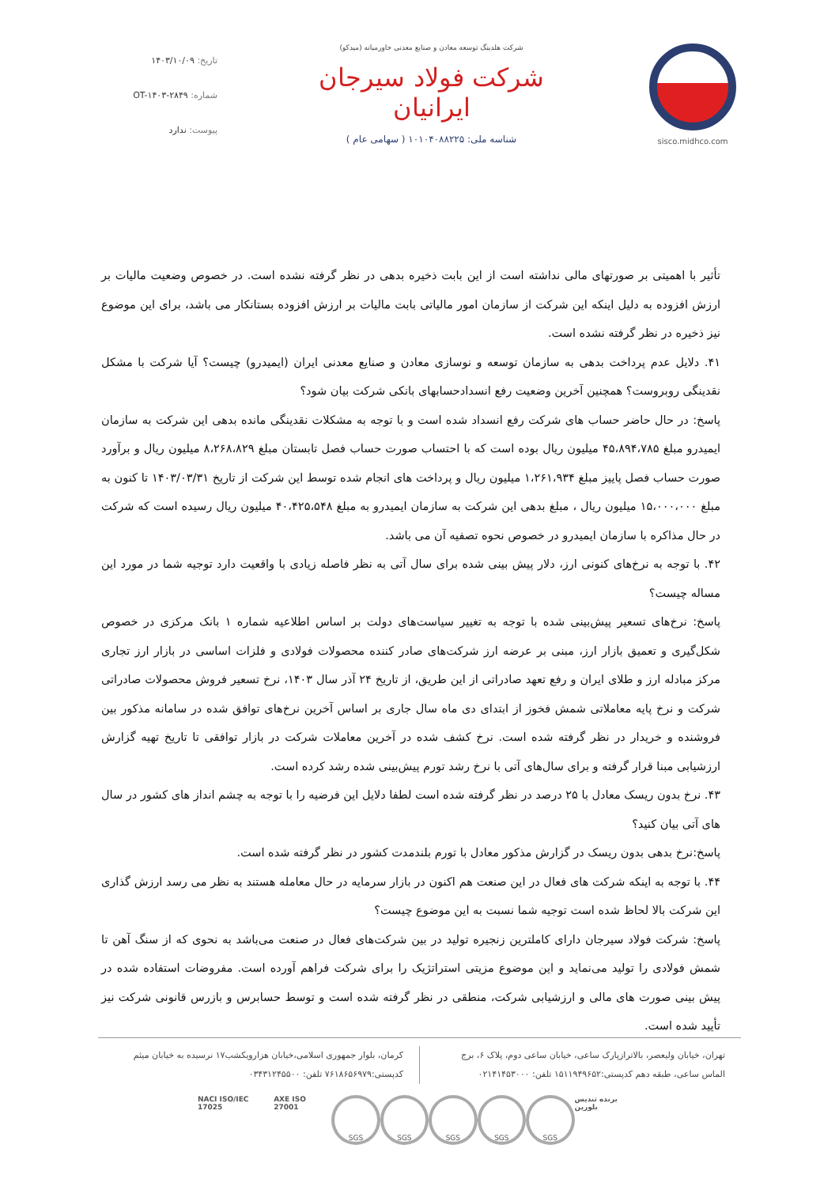sisco.midhco.com شرکت هلدینگ توسعه معادن و صنایع معدنی خاورمیانه (میدکو)
شرکت فولاد سیرجان ایرانیان
شناسه ملی: ۱۰۱۰۴۰۸۸۲۲۵ ( سهامی عام )
تاریخ: ۱۴۰۳/۱۰/۰۹
شماره: OT-۱۴۰۳-۲۸۴۹
پیوست: ندارد
تأثیر با اهمیتی بر صورتهای مالی نداشته است از این بابت ذخیره بدهی در نظر گرفته نشده است. در خصوص وضعیت مالیات بر ارزش افزوده به دلیل اینکه این شرکت از سازمان امور مالیاتی بابت مالیات بر ارزش افزوده بستانکار می باشد، برای این موضوع نیز ذخیره در نظر گرفته نشده است.
۴۱. دلایل عدم پرداخت بدهی به سازمان توسعه و نوسازی معادن و صنایع معدنی ایران (ایمیدرو) چیست؟ آیا شرکت با مشکل نقدینگی روبروست؟ همچنین آخرین وضعیت رفع انسدادحسابهای بانکی شرکت بیان شود؟
پاسخ: در حال حاضر حساب های شرکت رفع انسداد شده است و با توجه به مشکلات نقدینگی مانده بدهی این شرکت به سازمان ایمیدرو مبلغ ۴۵،۸۹۴،۷۸۵ میلیون ریال بوده است که با احتساب صورت حساب فصل تابستان مبلغ ۸،۲۶۸،۸۲۹ میلیون ریال و برآورد صورت حساب فصل پاییز مبلغ ۱،۲۶۱،۹۳۴ میلیون ریال و پرداخت های انجام شده توسط این شرکت از تاریخ ۱۴۰۳/۰۳/۳۱ تا کنون به مبلغ ۱۵،۰۰۰،۰۰۰ میلیون ریال ، مبلغ بدهی این شرکت به سازمان ایمیدرو به مبلغ ۴۰،۴۲۵،۵۴۸ میلیون ریال رسیده است که شرکت در حال مذاکره با سازمان ایمیدرو در خصوص نحوه تصفیه آن می باشد.
۴۲. با توجه به نرخ‌های کنونی ارز، دلار پیش بینی شده برای سال آتی به نظر فاصله زیادی با واقعیت دارد توجیه شما در مورد این مساله چیست؟
پاسخ: نرخ‌های تسعیر پیش‌بینی شده با توجه به تغییر سیاست‌های دولت بر اساس اطلاعیه شماره ۱ بانک مرکزی در خصوص شکل‌گیری و تعمیق بازار ارز، مبنی بر عرضه ارز شرکت‌های صادر کننده محصولات فولادی و فلزات اساسی در بازار ارز تجاری مرکز مبادله ارز و طلای ایران و رفع تعهد صادراتی از این طریق، از تاریخ ۲۴ آذر سال ۱۴۰۳، نرخ تسعیر فروش محصولات صادراتی شرکت و نرخ پایه معاملاتی شمش فخوز از ابتدای دی ماه سال جاری بر اساس آخرین نرخ‌های توافق شده در سامانه مذکور بین فروشنده و خریدار در نظر گرفته شده است. نرخ کشف شده در آخرین معاملات شرکت در بازار توافقی تا تاریخ تهیه گزارش ارزشیابی مبنا قرار گرفته و برای سال‌های آتی با نرخ رشد تورم پیش‌بینی شده رشد کرده است.
۴۳. نرخ بدون ریسک معادل با ۲۵ درصد در نظر گرفته شده است لطفا دلایل این فرضیه را با توجه به چشم انداز های کشور در سال های آتی بیان کنید؟
پاسخ:نرخ بدهی بدون ریسک در گزارش مذکور معادل با تورم بلندمدت کشور در نظر گرفته شده است.
۴۴. با توجه به اینکه شرکت های فعال در این صنعت هم اکنون در بازار سرمایه در حال معامله هستند به نظر می رسد ارزش گذاری این شرکت بالا لحاظ شده است توجیه شما نسبت به این موضوع چیست؟
پاسخ: شرکت فولاد سیرجان دارای کاملترین زنجیره تولید در بین شرکت‌های فعال در صنعت می‌باشد به نحوی که از سنگ آهن تا شمش فولادی را تولید می‌نماید و این موضوع مزیتی استراتژیک را برای شرکت فراهم آورده است. مفروضات استفاده شده در پیش بینی صورت های مالی و ارزشیابی شرکت، منطقی در نظر گرفته شده است و توسط حسابرس و بازرس قانونی شرکت نیز تأیید شده است.
تهران، خیابان ولیعصر، بالاترازپارک ساعی، خیابان ساعی دوم، پلاک ۶، برج الماس ساعی، طبقه دهم کدپستی:۱۵۱۱۹۴۹۶۵۲ تلفن: ۰۲۱۴۱۴۵۳۰۰۰
کرمان، بلوار جمهوری اسلامی،خیابان هزارویکشب۱۷ نرسیده به خیابان میثم کدپستی:۷۶۱۸۶۵۶۹۷۹ تلفن: ۰۳۴۳۱۲۴۵۵۰۰
NACI ISO/IEC 17025 AXE ISO 27001 SGS SGS SGS SGS SGS برنده تندیس بلورین